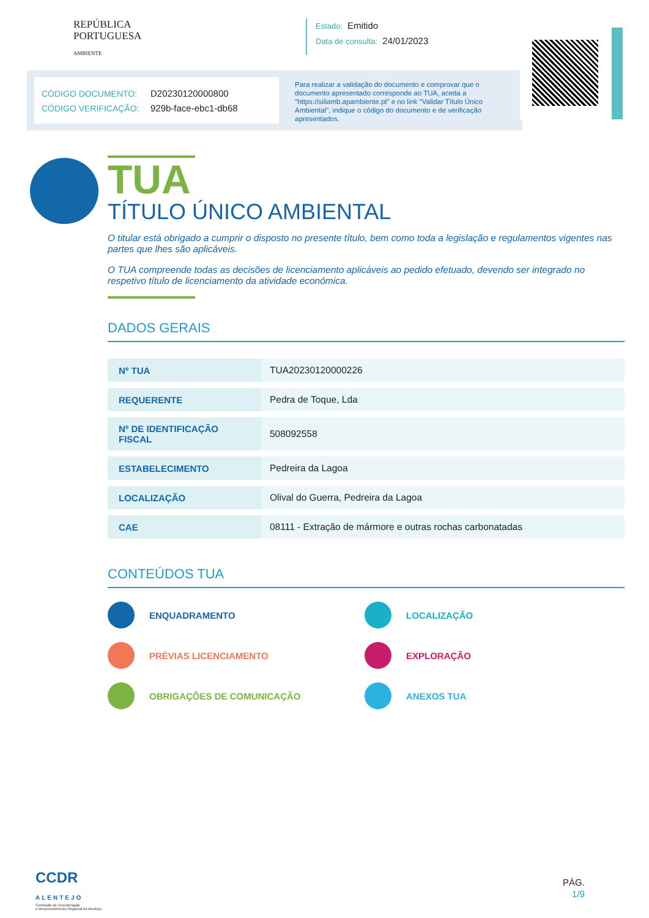REPÚBLICA
PORTUGUESA
AMBIENTE
Estado: Emitido
Data de consulta: 24/01/2023
CÓDIGO DOCUMENTO: D20230120000800
CÓDIGO VERIFICAÇÃO: 929b-face-ebc1-db68
Para realizar a validação do documento e comprovar que o documento apresentado corresponde ao TUA, aceda a "https://siliamb.apambiente.pt" e no link "Validar Título Único Ambiental", indique o código do documento e de verificação apresentados.
TUA
TÍTULO ÚNICO AMBIENTAL
O titular está obrigado a cumprir o disposto no presente título, bem como toda a legislação e regulamentos vigentes nas partes que lhes são aplicáveis.
O TUA compreende todas as decisões de licenciamento aplicáveis ao pedido efetuado, devendo ser integrado no respetivo título de licenciamento da atividade económica.
DADOS GERAIS
| Nº TUA | TUA20230120000226 |
| REQUERENTE | Pedra de Toque, Lda |
| Nº DE IDENTIFICAÇÃO FISCAL | 508092558 |
| ESTABELECIMENTO | Pedreira da Lagoa |
| LOCALIZAÇÃO | Olival do Guerra, Pedreira da Lagoa |
| CAE | 08111 - Extração de mármore e outras rochas carbonatadas |
CONTEÚDOS TUA
ENQUADRAMENTO
LOCALIZAÇÃO
PRÉVIAS LICENCIAMENTO
EXPLORAÇÃO
OBRIGAÇÕES DE COMUNICAÇÃO
ANEXOS TUA
CCDR
ALENTEJO
Comissão de Coordenação
e Desenvolvimento Regional do Alentejo
PÁG.
1/9